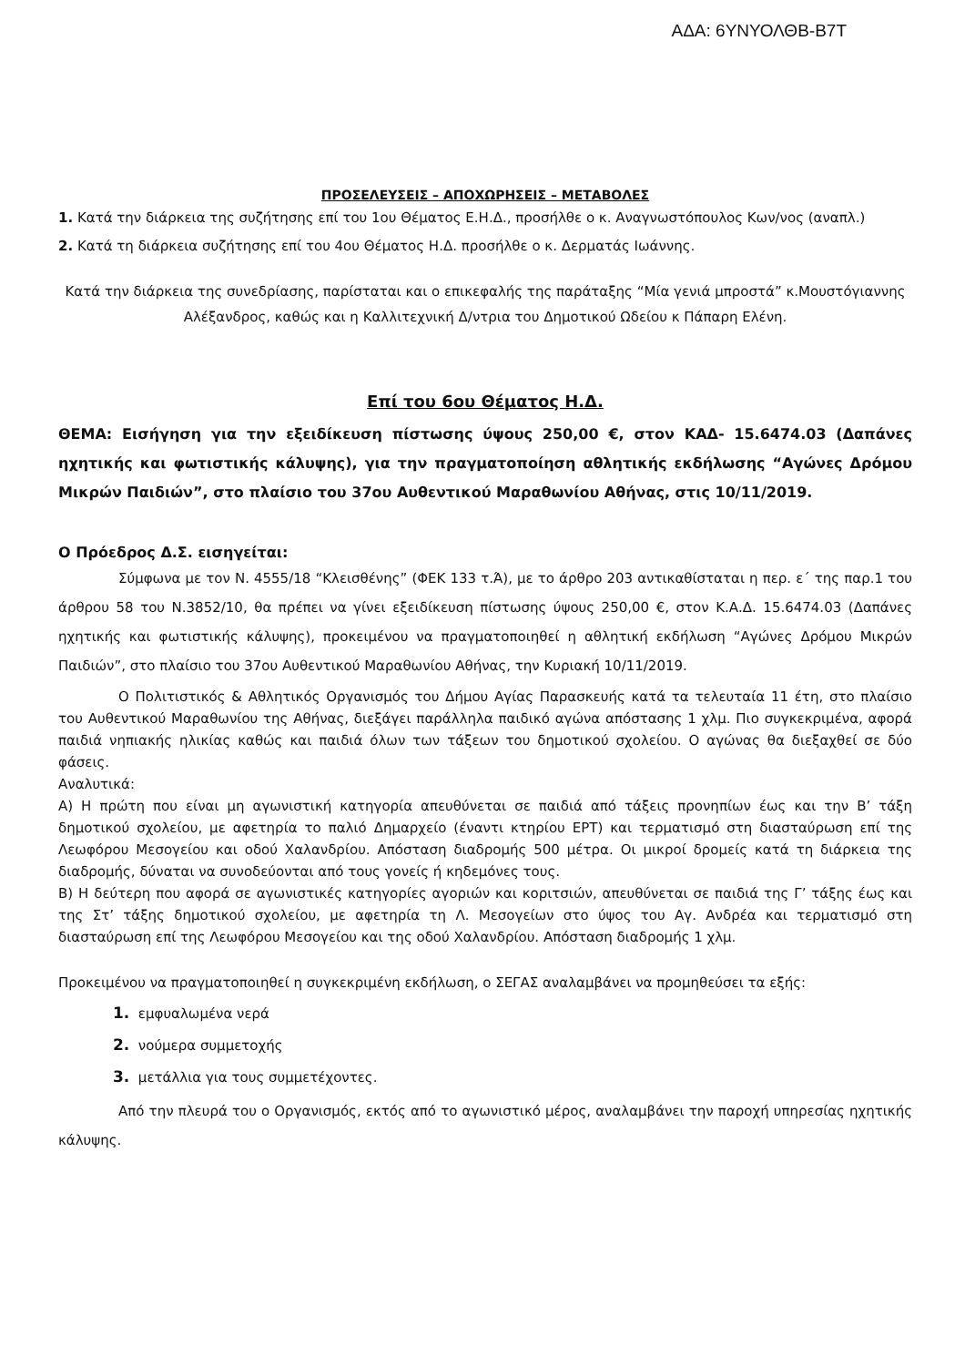ΑΔΑ: 6ΥΝΥΟΛΘΒ-Β7Τ
ΠΡΟΣΕΛΕΥΣΕΙΣ – ΑΠΟΧΩΡΗΣΕΙΣ – ΜΕΤΑΒΟΛΕΣ
1. Κατά την διάρκεια της συζήτησης επί του 1ου Θέματος Ε.Η.Δ., προσήλθε ο κ. Αναγνωστόπουλος Κων/νος (αναπλ.)
2. Κατά τη διάρκεια συζήτησης επί του 4ου Θέματος Η.Δ. προσήλθε ο κ. Δερματάς Ιωάννης.
Κατά την διάρκεια της συνεδρίασης, παρίσταται και ο επικεφαλής της παράταξης “Μία γενιά μπροστά” κ.Μουστόγιαννης Αλέξανδρος, καθώς και η Καλλιτεχνική Δ/ντρια του Δημοτικού Ωδείου κ Πάπαρη Ελένη.
Επί του 6ου Θέματος Η.Δ.
ΘΕΜΑ: Εισήγηση για την εξειδίκευση πίστωσης ύψους 250,00 €, στον ΚΑΔ- 15.6474.03 (Δαπάνες ηχητικής και φωτιστικής κάλυψης), για την πραγματοποίηση αθλητικής εκδήλωσης “Αγώνες Δρόμου Μικρών Παιδιών”, στο πλαίσιο του 37ου Αυθεντικού Μαραθωνίου Αθήνας, στις 10/11/2019.
Ο Πρόεδρος Δ.Σ. εισηγείται:
Σύμφωνα με τον Ν. 4555/18 “Κλεισθένης” (ΦΕΚ 133 τ.Ά), με το άρθρο 203 αντικαθίσταται η περ. ε΄ της παρ.1 του άρθρου 58 του Ν.3852/10, θα πρέπει να γίνει εξειδίκευση πίστωσης ύψους 250,00 €, στον Κ.Α.Δ. 15.6474.03 (Δαπάνες ηχητικής και φωτιστικής κάλυψης), προκειμένου να πραγματοποιηθεί η αθλητική εκδήλωση “Αγώνες Δρόμου Μικρών Παιδιών”, στο πλαίσιο του 37ου Αυθεντικού Μαραθωνίου Αθήνας, την Κυριακή 10/11/2019.
Ο Πολιτιστικός & Αθλητικός Οργανισμός του Δήμου Αγίας Παρασκευής κατά τα τελευταία 11 έτη, στο πλαίσιο του Αυθεντικού Μαραθωνίου της Αθήνας, διεξάγει παράλληλα παιδικό αγώνα απόστασης 1 χλμ. Πιο συγκεκριμένα, αφορά παιδιά νηπιακής ηλικίας καθώς και παιδιά όλων των τάξεων του δημοτικού σχολείου. Ο αγώνας θα διεξαχθεί σε δύο φάσεις.
Αναλυτικά:
Α) Η πρώτη που είναι μη αγωνιστική κατηγορία απευθύνεται σε παιδιά από τάξεις προνηπίων έως και την Β’ τάξη δημοτικού σχολείου, με αφετηρία το παλιό Δημαρχείο (έναντι κτηρίου ΕΡΤ) και τερματισμό στη διασταύρωση επί της Λεωφόρου Μεσογείου και οδού Χαλανδρίου. Απόσταση διαδρομής 500 μέτρα. Οι μικροί δρομείς κατά τη διάρκεια της διαδρομής, δύναται να συνοδεύονται από τους γονείς ή κηδεμόνες τους.
Β) Η δεύτερη που αφορά σε αγωνιστικές κατηγορίες αγοριών και κοριτσιών, απευθύνεται σε παιδιά της Γ’ τάξης έως και της Στ’ τάξης δημοτικού σχολείου, με αφετηρία τη Λ. Μεσογείων στο ύψος του Αγ. Ανδρέα και τερματισμό στη διασταύρωση επί της Λεωφόρου Μεσογείου και της οδού Χαλανδρίου. Απόσταση διαδρομής 1 χλμ.
Προκειμένου να πραγματοποιηθεί η συγκεκριμένη εκδήλωση, ο ΣΕΓΑΣ αναλαμβάνει να προμηθεύσει τα εξής:
1. εμφυαλωμένα νερά
2. νούμερα συμμετοχής
3. μετάλλια για τους συμμετέχοντες.
Από την πλευρά του ο Οργανισμός, εκτός από το αγωνιστικό μέρος, αναλαμβάνει την παροχή υπηρεσίας ηχητικής κάλυψης.